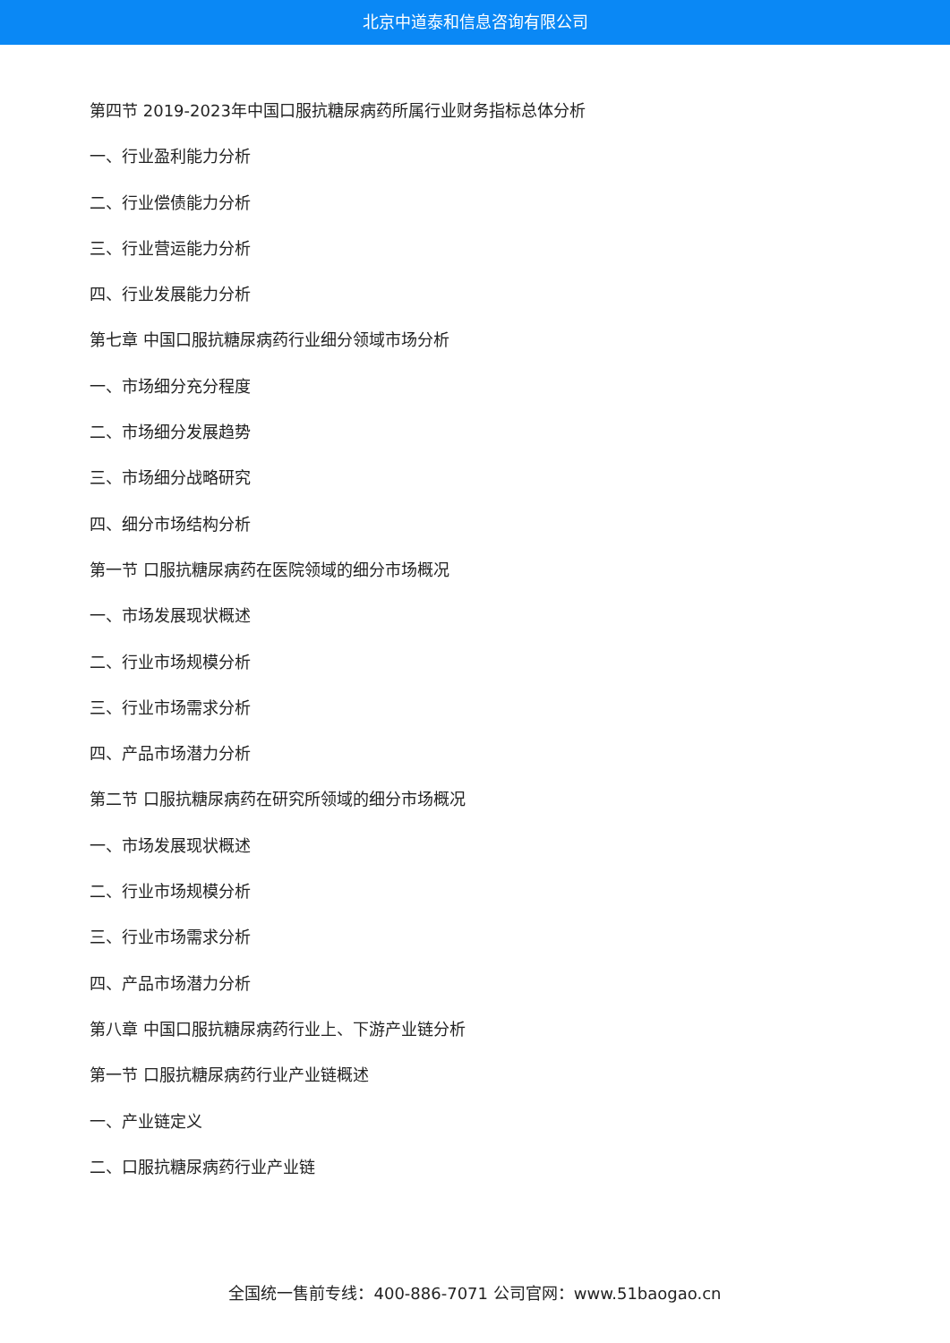北京中道泰和信息咨询有限公司
第四节 2019-2023年中国口服抗糖尿病药所属行业财务指标总体分析
一、行业盈利能力分析
二、行业偿债能力分析
三、行业营运能力分析
四、行业发展能力分析
第七章 中国口服抗糖尿病药行业细分领域市场分析
一、市场细分充分程度
二、市场细分发展趋势
三、市场细分战略研究
四、细分市场结构分析
第一节 口服抗糖尿病药在医院领域的细分市场概况
一、市场发展现状概述
二、行业市场规模分析
三、行业市场需求分析
四、产品市场潜力分析
第二节 口服抗糖尿病药在研究所领域的细分市场概况
一、市场发展现状概述
二、行业市场规模分析
三、行业市场需求分析
四、产品市场潜力分析
第八章 中国口服抗糖尿病药行业上、下游产业链分析
第一节 口服抗糖尿病药行业产业链概述
一、产业链定义
二、口服抗糖尿病药行业产业链
全国统一售前专线：400-886-7071 公司官网：www.51baogao.cn